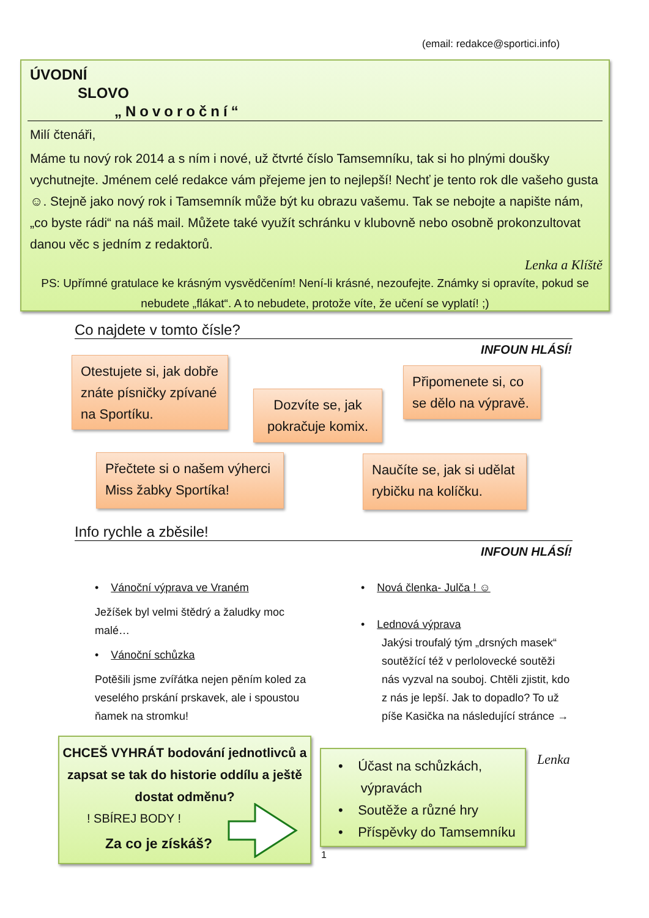(email: redakce@sportici.info)
ÚVODNÍ
SLOVO
„Novoroční“
Milí čtenáři,
Máme tu nový rok 2014 a s ním i nové, už čtvrté číslo Tamsemníku, tak si ho plnými doušky vychutnejte. Jménem celé redakce vám přejeme jen to nejlepší! Nechť je tento rok dle vašeho gusta ☺. Stejně jako nový rok i Tamsemník může být ku obrazu vašemu. Tak se nebojte a napište nám, „co byste rádi“ na náš mail. Můžete také využít schránku v klubovně nebo osobně prokonzultovat danou věc s jedním z redaktorů.
Lenka a Klíště
PS: Upřímné gratulace ke krásným vysvědčením! Není-li krásné, nezoufejte. Známky si opravíte, pokud se nebudete „flákat“. A to nebudete, protože víte, že učení se vyplatí! ;)
Co najdete v tomto čísle?
INFOUN HLÁSÍ!
Otestujete si, jak dobře znáte písničky zpívané na Sportíku.
Dozvíte se, jak pokračuje komix.
Připomenete si, co se dělo na výpravě.
Přečtete si o našem výherci Miss žabky Sportíka!
Naučíte se, jak si udělat rybičku na kolíčku.
Info rychle a zběsile!
INFOUN HLÁSÍ!
• Vánoční výprava ve Vraném
Ježíšek byl velmi štědrý a žaludky moc malé…
• Vánoční schůzka
Potěšili jsme zvířátka nejen pěním koled za veselého prskání prskavek, ale i spoustou ňamek na stromku!
• Nová členka- Julča ! ☺
• Lednová výprava
Jakýsi troufalý tým „drsných masek“ soutěžící též v perlolovecké soutěži nás vyzval na souboj. Chtěli zjistit, kdo z nás je lepší. Jak to dopadlo? To už píše Kasička na následující stránce →
CHCEŠ VYHRÁT bodování jednotlivců a zapsat se tak do historie oddílu a ještě dostat odměnu?
! SBÍREJ BODY !
Za co je získáš?
• Účast na schůzkách,
výpravách
• Soutěže a různé hry
• Příspěvky do Tamsemníku
Lenka
1